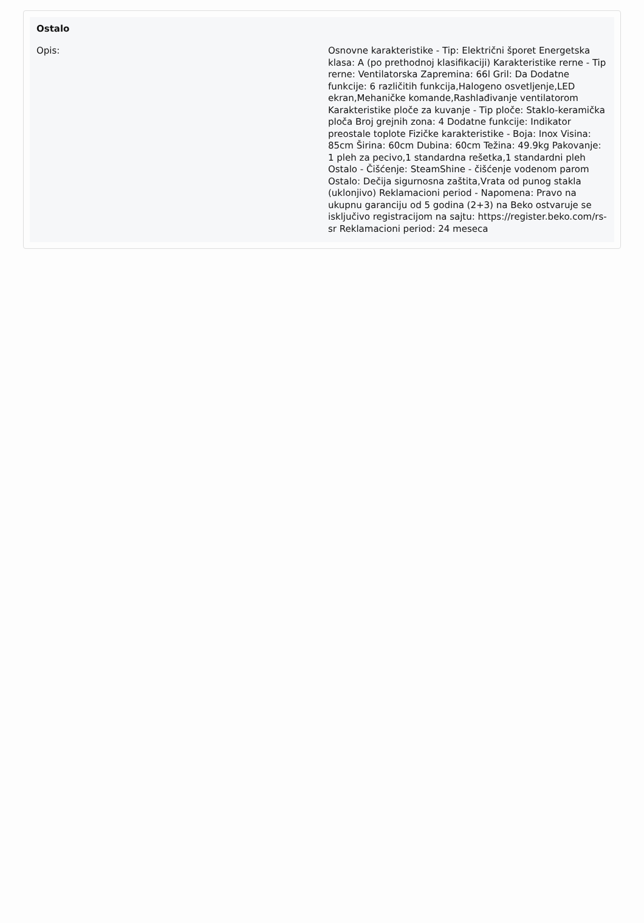Ostalo
| Opis: | Osnovne karakteristike - Tip: Električni šporet Energetska klasa: A (po prethodnoj klasifikaciji) Karakteristike rerne - Tip rerne: Ventilatorska Zapremina: 66l Gril: Da Dodatne funkcije: 6 različitih funkcija,Halogeno osvetljenje,LED ekran,Mehaničke komande,Rashlađivanje ventilatorom Karakteristike ploče za kuvanje - Tip ploče: Staklo-keramička ploča Broj grejnih zona: 4 Dodatne funkcije: Indikator preostale toplote Fizičke karakteristike - Boja: Inox Visina: 85cm Širina: 60cm Dubina: 60cm Težina: 49.9kg Pakovanje: 1 pleh za pecivo,1 standardna rešetka,1 standardni pleh Ostalo - Čišćenje: SteamShine - čišćenje vodenom parom Ostalo: Dečija sigurnosna zaštita,Vrata od punog stakla (uklonjivo) Reklamacioni period - Napomena: Pravo na ukupnu garanciju od 5 godina (2+3) na Beko ostvaruje se isključivo registracijom na sajtu: https://register.beko.com/rs-sr Reklamacioni period: 24 meseca |